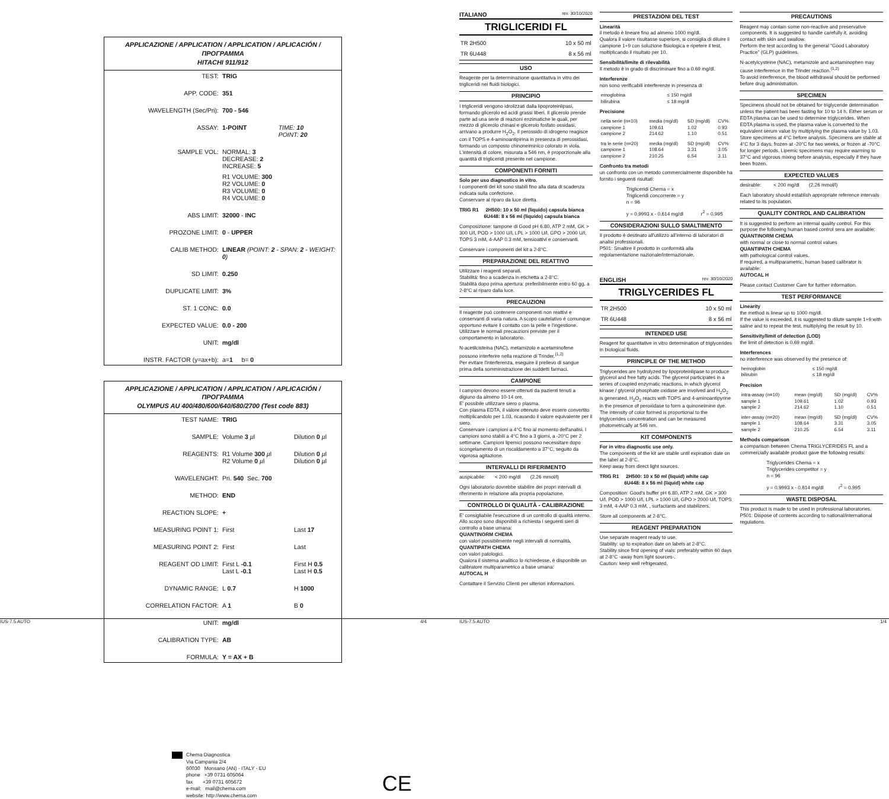APPLICAZIONE / APPLICATION / APPLICATION / APLICACIÓN / ΠΡΟΓΡΑΜΜΑ
HITACHI 911/912
| TEST: | TRIG | |
| APP. CODE: | 351 | |
| WAVELENGTH (Sec/Pri): | 700 - 546 | |
| ASSAY: | 1-POINT | TIME: 10 POINT: 20 |
| SAMPLE VOL: | NORMAL: 3 DECREASE: 2 INCREASE: 5 | |
| | R1 VOLUME: 300 R2 VOLUME: 0 R3 VOLUME: 0 R4 VOLUME: 0 | |
| ABS LIMIT: | 32000 - INC | |
| PROZONE LIMIT: | 0 - UPPER | |
| CALIB METHOD: | LINEAR (POINT: 2 - SPAN: 2 - WEIGHT: 0 ) | |
| SD LIMIT: | 0.250 | |
| DUPLICATE LIMIT: | 3% | |
| ST. 1 CONC: | 0.0 | |
| EXPECTED VALUE: | 0.0 - 200 | |
| UNIT: | mg/dl | |
| INSTR. FACTOR (y=ax+b): | a= 1 b= 0 | |
APPLICAZIONE / APPLICATION / APPLICATION / APLICACIÓN / ΠΡΟΓΡΑΜΜΑ
OLYMPUS AU 400/480/600/640/680/2700 (Test code 883)
| TEST NAME: | TRIG | |
| SAMPLE: | Volume 3 µ l | Dilution 0 µ l |
| REAGENTS: | R1 Volume 300 µ l R2 Volume 0 µ l | Dilution 0 µ l Dilution 0 µ l |
| WAVELENGHT: | Pri. 540 Sec. 700 | |
| METHOD: | END | |
| REACTION SLOPE: | + | |
| MEASURING POINT 1: | First | Last 17 |
| MEASURING POINT 2: | First | Last |
| REAGENT OD LIMIT: | First L -0.1 Last L -0.1 | First H 0.5 Last H 0.5 |
| DYNAMIC RANGE: | L 0.7 | H 1000 |
| CORRELATION FACTOR: | A 1 | B 0 |
| UNIT: | mg/dl | |
| CALIBRATION TYPE: | AB | |
| FORMULA: | Y = AX + B | |
Chema Diagnostica
Via Campania 2/4
60030 Monsano (AN) - ITALY - EU
phone +39 0731 605064
fax +39 0731 605672
e-mail: mail@chema.com
website: http://www.chema.com
CE
ITALIANO rev. 30/10/2020
TRIGLICERIDI FL
| TR 2H500 | 10 x 50 ml |
| TR 6U448 | 8 x 56 ml |
USO
Reagente per la determinazione quantitativa in vitro dei trigliceridi nei fluidi biologici.
PRINCIPIO
I trigliceridi vengono idrolizzati dalla lipoproteinlipasi, formando glicerolo ed acidi grassi liberi. Il glicerolo prende parte ad una serie di reazioni enzimatiche le quali, per mezzo di glicerolo chinasi e glicerolo fosfato ossidasi, arrivano a produrre H<sub>2</sub>O<sub>2</sub>. Il perossido di idrogeno reagisce con il TOPS e 4-aminoantipirina in presenza di perossidasi, formando un composto chinoneiminico colorato in viola. L'intensità di colore, misurata a 546 nm, è proporzionale alla quantità di trigliceridi presente nel campione.
COMPONENTI FORNITI
Solo per uso diagnostico in vitro.
I componenti del kit sono stabili fino alla data di scadenza indicata sulla confezione.
Conservare al riparo da luce diretta.
TRIG R1 2H500: 10 x 50 ml (liquido) capsula bianca
6U448: 8 x 56 ml (liquido) capsula bianca
Composizione: tampone di Good pH 6.80, ATP 2 mM, GK > 300 U/l, POD > 1000 U/l, LPL > 1000 U/l, GPO > 2000 U/l, TOPS 3 mM, 4-AAP 0.3 mM, tensioattivi e conservanti.
Conservare i componenti del kit a 2-8°C.
PREPARAZIONE DEL REATTIVO
Utilizzare i reagenti separati.
Stabilità: fino a scadenza in etichetta a 2-8°C.
Stabilità dopo prima apertura: preferibilmente entro 60 gg. a 2-8°C al riparo dalla luce.
PRECAUZIONI
Il reagente può contenere componenti non reattivi e conservanti di varia natura. A scopo cautelativo è comunque opportuno evitare il contatto con la pelle e l'ingestione. Utilizzare le normali precauzioni previste per il comportamento in laboratorio.
N-acetilcisteina (NAC), metamizolo e acetaminofene possono interferire nella reazione di Trinder.<sup>(1,2)</sup>
Per evitare l'interferenza, eseguire il prelievo di sangue prima della somministrazione dei suddetti farmaci.
CAMPIONE
I campioni devono essere ottenuti da pazienti tenuti a digiuno da almeno 10-14 ore.
E' possibile utilizzare siero o plasma.
Con plasma EDTA, il valore ottenuto deve essere convertito moltiplicandolo per 1.03, ricavando il valore equivalente per il siero.
Conservare i campioni a 4°C fino al momento dell'analisi. I campioni sono stabili a 4°C fino a 3 giorni, a -20°C per 2 settimane. Campioni lipemici possono necessitare dopo scongelamento di un riscaldamento a 37°C, seguito da vigorosa agitazione.
INTERVALLI DI RIFERIMENTO
auspicabile: < 200 mg/dl (2.26 mmol/l)
Ogni laboratorio dovrebbe stabilire dei propri intervalli di riferimento in relazione alla propria popolazione.
CONTROLLO DI QUALITÀ - CALIBRAZIONE
E' consigliabile l'esecuzione di un controllo di qualità interno. Allo scopo sono disponibili a richiesta i seguenti sieri di controllo a base umana:
QUANTINORM CHEMA
con valori possibilmente negli intervalli di normalità,
QUANTIPATH CHEMA
con valori patologici.
Qualora il sistema analitico lo richiedesse, è disponibile un calibratore multiparametrico a base umana:
AUTOCAL H
Contattare il Servizio Clienti per ulteriori informazioni.
PRESTAZIONI DEL TEST
Linearità
il metodo è lineare fino ad almeno 1000 mg/dl.
Qualora il valore risultasse superiore, si consiglia di diluire il campione 1+9 con soluzione fisiologica e ripetere il test, moltiplicando il risultato per 10.
Sensibilità/limite di rilevabilità
Il metodo è in grado di discriminare fino a 0.69 mg/dl.
Interferenze
non sono verificabili interferenze in presenza di:
| emoglobina | ≤ 150 mg/dl |
| bilirubina | ≤ 18 mg/dl |
Precisione
| nella serie (n=10) | media (mg/dl) | SD (mg/dl) | CV% |
| campione 1 | 109.61 | 1.02 | 0.93 |
| campione 2 | 214.62 | 1.10 | 0.51 |
| tra le serie (n=20) | media (mg/dl) | SD (mg/dl) | CV% |
| campione 1 | 108.64 | 3.31 | 3.05 |
| campione 2 | 210.25 | 6.54 | 3.11 |
Confronto tra metodi
un confronto con un metodo commercialmente disponibile ha fornito i seguenti risultati:
Trigliceridi Chema = x
Trigliceridi concorrente = y
n = 96
y = 0.9993 x - 0.614 mg/dl r<sup>2</sup> = 0.995
CONSIDERAZIONI SULLO SMALTIMENTO
Il prodotto è destinato all'utilizzo all'interno di laboratori di analisi professionali.
P501: Smaltire il prodotto in conformità alla regolamentazione nazionale/internazionale.
ENGLISH rev. 30/10/2020
TRIGLYCERIDES FL
| TR 2H500 | 10 x 50 ml |
| TR 6U448 | 8 x 56 ml |
INTENDED USE
Reagent for quantitative in vitro determination of triglycerides in biological fluids.
PRINCIPLE OF THE METHOD
Triglycerides are hydrolyzed by lipoproteinlipase to produce glycerol and free fatty acids. The glycerol participates in a series of coupled enzymatic reactions, in which glycerol kinase / glycerol phosphate oxidase are involved and H<sub>2</sub>O<sub>2</sub> is generated. H<sub>2</sub>O<sub>2</sub> reacts with TOPS and 4-aminoantipyrine in the presence of peroxidase to form a quinoneimine dye. The intensity of color formed is proportional to the triglycerides concentration and can be measured photometrically at 546 nm.
KIT COMPONENTS
For in vitro diagnostic use only.
The components of the kit are stable until expiration date on the label at 2-8°C.
Keep away from direct light sources.
TRIG R1 2H500: 10 x 50 ml (liquid) white cap
6U448: 8 x 56 ml (liquid) white cap
Composition: Good's buffer pH 6.80, ATP 2 mM, GK > 300 U/l, POD > 1000 U/l, LPL > 1000 U/l, GPO > 2000 U/l, TOPS 3 mM, 4-AAP 0.3 mM, , surfactants and stabilizers.
Store all components at 2-8°C.
REAGENT PREPARATION
Use separate reagent ready to use.
Stability: up to expiration date on labels at 2-8°C.
Stability since first opening of vials: preferably within 60 days at 2-8°C -away from light sources-.
Caution: keep well refrigerated.
PRECAUTIONS
Reagent may contain some non-reactive and preservative components. It is suggested to handle carefully it, avoiding contact with skin and swallow.
Perform the test according to the general "Good Laboratory Practice" (GLP) guidelines.
N-acetylcysteine (NAC), metamizole and acetaminophen may cause interference in the Trinder reaction.<sup>(1,2)</sup>
To avoid interference, the blood withdrawal should be performed before drug administration.
SPECIMEN
Specimens should not be obtained for triglyceride determination unless the patient has been fasting for 10 to 14 h. Either serum or EDTA plasma can be used to determine triglycerides. When EDTA plasma is used, the plasma value is converted to the equivalent serum value by multiplying the plasma value by 1.03. Store specimens at 4°C before analysis. Specimens are stable at 4°C for 3 days, frozen at -20°C for two weeks, or frozen at -70°C for longer periods. Lipemic specimens may require warming to 37°C and vigorous mixing before analysis, especially if they have been frozen.
EXPECTED VALUES
desirable: < 200 mg/dl (2.26 mmol/l)
Each laboratory should establish appropriate reference intervals related to its population.
QUALITY CONTROL AND CALIBRATION
It is suggested to perform an internal quality control. For this purpose the following human based control sera are available:
QUANTINORM CHEMA
with normal or close to normal control values
QUANTIPATH CHEMA
with pathological control values.
If required, a multiparametric, human based calibrator is available:
AUTOCAL H
Please contact Customer Care for further information.
TEST PERFORMANCE
Linearity
the method is linear up to 1000 mg/dl.
If the value is exceeded, it is suggested to dilute sample 1+9 with saline and to repeat the test, multiplying the result by 10.
Sensitivity/limit of detection (LOD)
the limit of detection is 0.69 mg/dl.
Interferences
no interference was observed by the presence of:
| hemoglobin | ≤ 150 mg/dl |
| bilirubin | ≤ 18 mg/dl |
Precision
| intra-assay (n=10) | mean (mg/dl) | SD (mg/dl) | CV% |
| sample 1 | 109.61 | 1.02 | 0.93 |
| sample 2 | 214.62 | 1.10 | 0.51 |
| inter-assay (n=20) | mean (mg/dl) | SD (mg/dl) | CV% |
| sample 1 | 108.64 | 3.31 | 3.05 |
| sample 2 | 210.25 | 6.54 | 3.11 |
Methods comparison
a comparison between Chema TRIGLYCERIDES FL and a commercially available product gave the following results:
Triglycerides Chema = x
Triglycerides competitor = y
n = 96
y = 0.9993 x - 0.614 mg/dl r<sup>2</sup> = 0.995
WASTE DISPOSAL
This product is made to be used in professional laboratories.
P501: Dispose of contents according to national/international regulations.
IUS-7.5 AUTO 4/4 IUS-7.5 AUTO 1/4